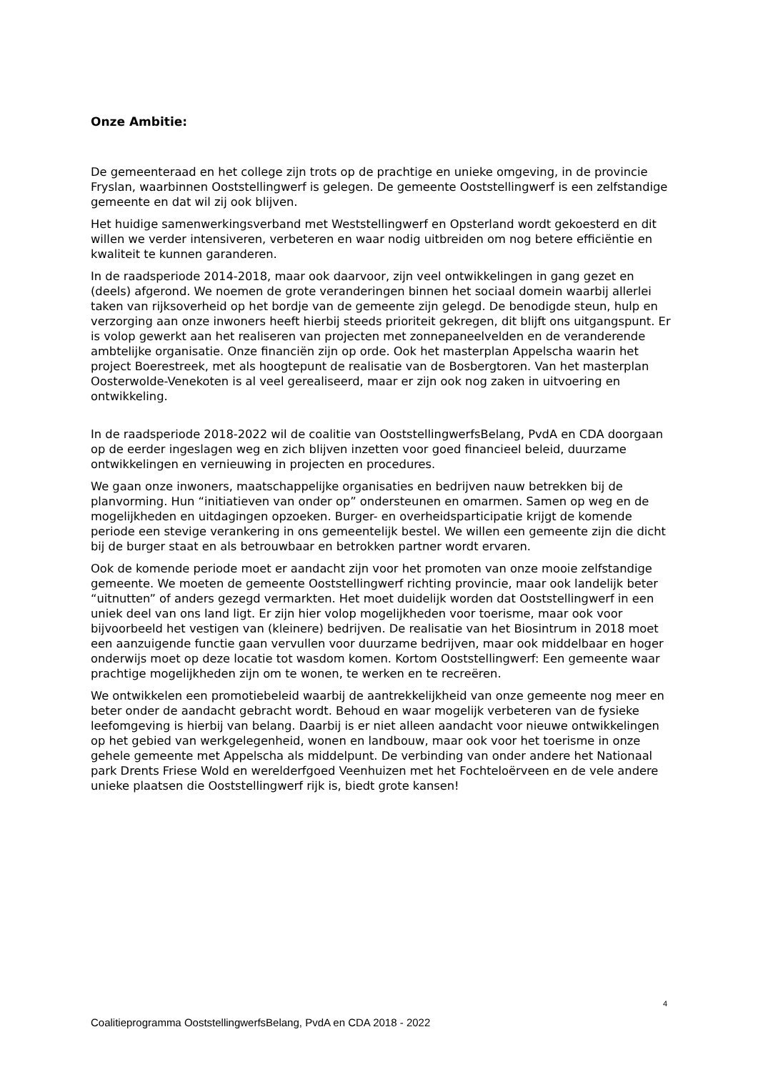Onze Ambitie:
De gemeenteraad en het college zijn trots op de prachtige en unieke omgeving, in de provincie Fryslan, waarbinnen Ooststellingwerf is gelegen. De gemeente Ooststellingwerf is een zelfstandige gemeente en dat wil zij ook blijven.
Het huidige samenwerkingsverband met Weststellingwerf en Opsterland wordt gekoesterd en dit willen we verder intensiveren, verbeteren en waar nodig uitbreiden om nog betere efficiëntie en kwaliteit te kunnen garanderen.
In de raadsperiode 2014-2018, maar ook daarvoor, zijn veel ontwikkelingen in gang gezet en (deels) afgerond. We noemen de grote veranderingen binnen het sociaal domein waarbij allerlei taken van rijksoverheid op het bordje van de gemeente zijn gelegd. De benodigde steun, hulp en verzorging aan onze inwoners heeft hierbij steeds prioriteit gekregen, dit blijft ons uitgangspunt. Er is volop gewerkt aan het realiseren van projecten met zonnepaneelvelden en de veranderende ambtelijke organisatie. Onze financiën zijn op orde. Ook het masterplan Appelscha waarin het project Boerestreek, met als hoogtepunt de realisatie van de Bosbergtoren. Van het masterplan Oosterwolde-Venekoten is al veel gerealiseerd, maar er zijn ook nog zaken in uitvoering en ontwikkeling.
In de raadsperiode 2018-2022 wil de coalitie van OoststellingwerfsBelang, PvdA en CDA doorgaan op de eerder ingeslagen weg en zich blijven inzetten voor goed financieel beleid, duurzame ontwikkelingen en vernieuwing in projecten en procedures.
We gaan onze inwoners, maatschappelijke organisaties en bedrijven nauw betrekken bij de planvorming. Hun “initiatieven van onder op” ondersteunen en omarmen. Samen op weg en de mogelijkheden en uitdagingen opzoeken. Burger- en overheidsparticipatie krijgt de komende periode een stevige verankering in ons gemeentelijk bestel. We willen een gemeente zijn die dicht bij de burger staat en als betrouwbaar en betrokken partner wordt ervaren.
Ook de komende periode moet er aandacht zijn voor het promoten van onze mooie zelfstandige gemeente. We moeten de gemeente Ooststellingwerf richting provincie, maar ook landelijk beter “uitnutten” of anders gezegd vermarkten. Het moet duidelijk worden dat Ooststellingwerf in een uniek deel van ons land ligt. Er zijn hier volop mogelijkheden voor toerisme, maar ook voor bijvoorbeeld het vestigen van (kleinere) bedrijven. De realisatie van het Biosintrum in 2018 moet een aanzuigende functie gaan vervullen voor duurzame bedrijven, maar ook middelbaar en hoger onderwijs moet op deze locatie tot wasdom komen. Kortom Ooststellingwerf: Een gemeente waar prachtige mogelijkheden zijn om te wonen, te werken en te recreëren.
We ontwikkelen een promotiebeleid waarbij de aantrekkelijkheid van onze gemeente nog meer en beter onder de aandacht gebracht wordt. Behoud en waar mogelijk verbeteren van de fysieke leefomgeving is hierbij van belang. Daarbij is er niet alleen aandacht voor nieuwe ontwikkelingen op het gebied van werkgelegenheid, wonen en landbouw, maar ook voor het toerisme in onze gehele gemeente met Appelscha als middelpunt. De verbinding van onder andere het Nationaal park Drents Friese Wold en werelderfgoed Veenhuizen met het Fochteloërveen en de vele andere unieke plaatsen die Ooststellingwerf rijk is, biedt grote kansen!
4
Coalitieprogramma OoststellingwerfsBelang, PvdA en CDA 2018 - 2022